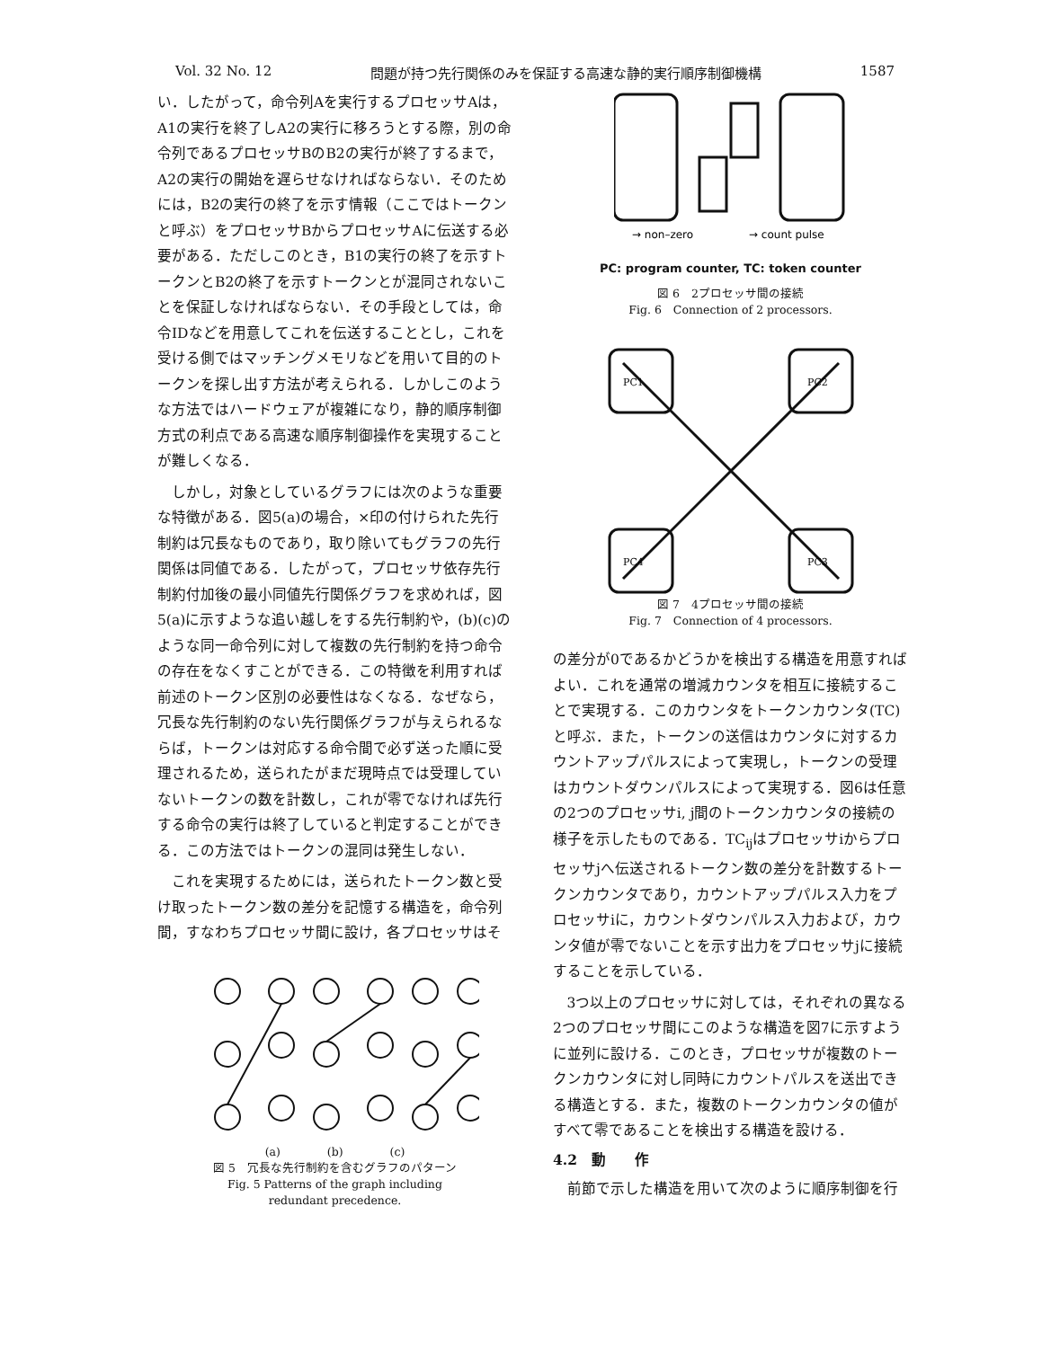Vol. 32 No. 12 問題が持つ先行関係のみを保証する高速な静的実行順序制御機構 1587
い．したがって，命令列Aを実行するプロセッサAは，A1の実行を終了しA2の実行に移ろうとする際，別の命令列であるプロセッサBのB2の実行が終了するまで，A2の実行の開始を遅らせなければならない．そのためには，B2の実行の終了を示す情報（ここではトークンと呼ぶ）をプロセッサBからプロセッサAに伝送する必要がある．ただしこのとき，B1の実行の終了を示すトークンとB2の終了を示すトークンとが混同されないことを保証しなければならない．その手段としては，命令IDなどを用意してこれを伝送することとし，これを受ける側ではマッチングメモリなどを用いて目的のトークンを探し出す方法が考えられる．しかしこのような方法ではハードウェアが複雑になり，静的順序制御方式の利点である高速な順序制御操作を実現することが難しくなる．
しかし，対象としているグラフには次のような重要な特徴がある．図5(a)の場合，×印の付けられた先行制約は冗長なものであり，取り除いてもグラフの先行関係は同値である．したがって，プロセッサ依存先行制約付加後の最小同値先行関係グラフを求めれば，図5(a)に示すような追い越しをする先行制約や，(b)(c)のような同一命令列に対して複数の先行制約を持つ命令の存在をなくすことができる．この特徴を利用すれば前述のトークン区別の必要性はなくなる．なぜなら，冗長な先行制約のない先行関係グラフが与えられるならば，トークンは対応する命令間で必ず送った順に受理されるため，送られたがまだ現時点では受理していないトークンの数を計数し，これが零でなければ先行する命令の実行は終了していると判定することができる．この方法ではトークンの混同は発生しない．
これを実現するためには，送られたトークン数と受け取ったトークン数の差分を記憶する構造を，命令列間，すなわちプロセッサ間に設け，各プロセッサはそ
(a)　　　　(b)　　　　(c)
図 5　冗長な先行制約を含むグラフのパターン
Fig. 5 Patterns of the graph including
redundant precedence.
→ non–zero
→ count pulse
PC: program counter, TC: token counter
図 6　2プロセッサ間の接続
Fig. 6　Connection of 2 processors.
PC1
PC2
PC3
PC4
図 7　4プロセッサ間の接続
Fig. 7　Connection of 4 processors.
の差分が0であるかどうかを検出する構造を用意すればよい．これを通常の増減カウンタを相互に接続することで実現する．このカウンタをトークンカウンタ(TC)と呼ぶ．また，トークンの送信はカウンタに対するカウントアップパルスによって実現し，トークンの受理はカウントダウンパルスによって実現する．図6は任意の2つのプロセッサi, j間のトークンカウンタの接続の様子を示したものである．TC<sub>ij</sub>はプロセッサiからプロセッサjへ伝送されるトークン数の差分を計数するトークンカウンタであり，カウントアップパルス入力をプロセッサiに，カウントダウンパルス入力および，カウンタ値が零でないことを示す出力をプロセッサjに接続することを示している．
3つ以上のプロセッサに対しては，それぞれの異なる2つのプロセッサ間にこのような構造を図7に示すように並列に設ける．このとき，プロセッサが複数のトークンカウンタに対し同時にカウントパルスを送出できる構造とする．また，複数のトークンカウンタの値がすべて零であることを検出する構造を設ける．
4.2　動　　作
前節で示した構造を用いて次のように順序制御を行